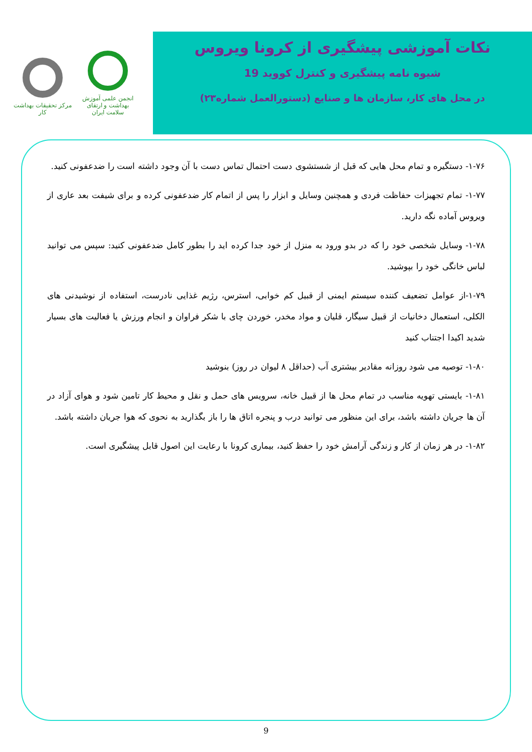مرکز تحقیقات بهداشت کار
انجمن علمی آموزش بهداشت و ارتقای سلامت ایران
نکات آموزشی پیشگیری از کرونا ویروس
شیوه نامه پیشگیری و کنترل کووید 19
در محل های کار، سازمان ها و صنایع (دستورالعمل شماره۲۳)
۱-۷۶- دستگیره و تمام محل هایی که قبل از شستشوی دست احتمال تماس دست با آن وجود داشته است را ضدعفونی کنید.
۱-۷۷- تمام تجهیزات حفاظت فردی و همچنین وسایل و ابزار را پس از اتمام کار ضدعفونی کرده و برای شیفت بعد عاری از ویروس آماده نگه دارید.
۱-۷۸- وسایل شخصی خود را که در بدو ورود به منزل از خود جدا کرده اید را بطور کامل ضدعفونی کنید: سپس می توانید لباس خانگی خود را بپوشید.
۱-۷۹-از عوامل تضعیف کننده سیستم ایمنی از قبیل کم خوابی، استرس، رژیم غذایی نادرست، استفاده از نوشیدنی های الکلی، استعمال دخانیات از قبیل سیگار، قلیان و مواد مخدر، خوردن چای با شکر فراوان و انجام ورزش یا فعالیت های بسیار شدید اکیدا اجتناب کنید
۱-۸۰- توصیه می شود روزانه مقادیر بیشتری آب (حداقل ۸ لیوان در روز) بنوشید
۱-۸۱- بایستی تهویه مناسب در تمام محل ها از قبیل خانه، سرویس های حمل و نقل و محیط کار تامین شود و هوای آزاد در آن ها جریان داشته باشد، برای این منظور می توانید درب و پنجره اتاق ها را باز بگذارید به نحوی که هوا جریان داشته باشد.
۱-۸۲- در هر زمان از کار و زندگی آرامش خود را حفظ کنید، بیماری کرونا با رعایت این اصول قابل پیشگیری است.
9